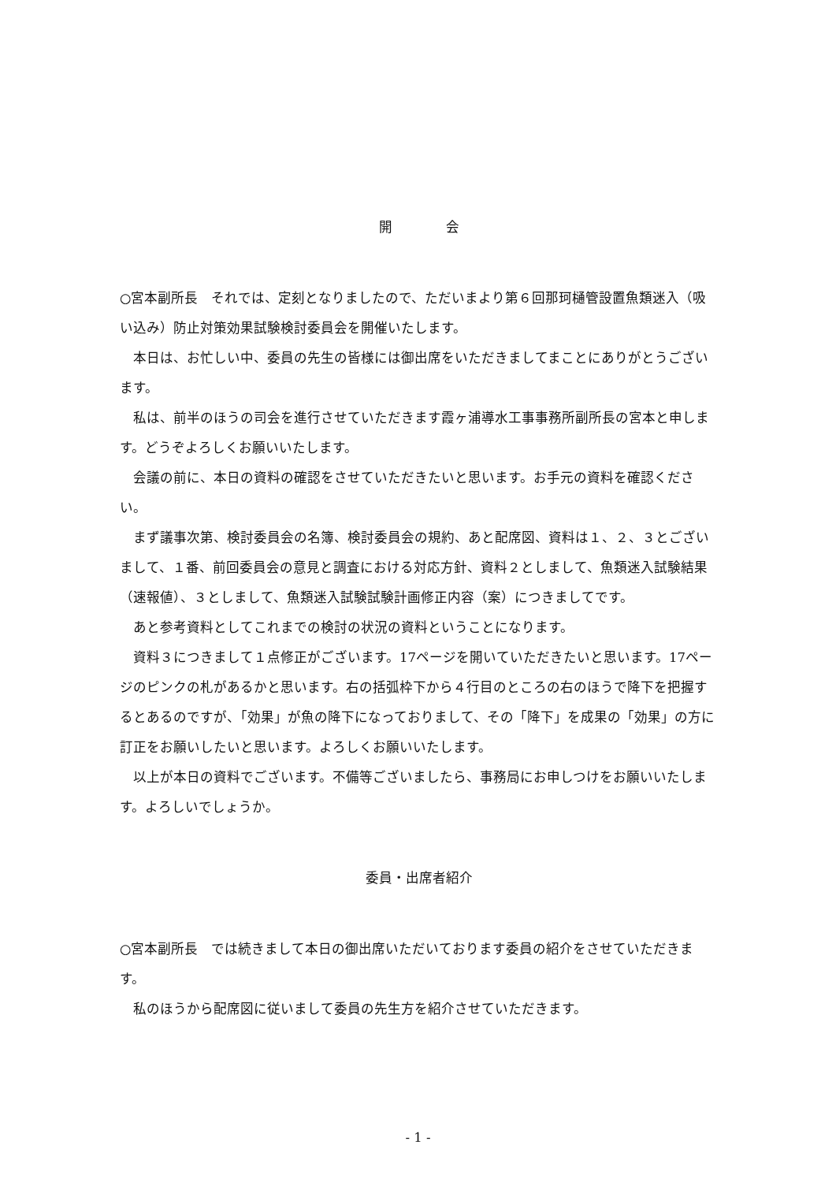開　　　　会
○宮本副所長　それでは、定刻となりましたので、ただいまより第６回那珂樋管設置魚類迷入（吸い込み）防止対策効果試験検討委員会を開催いたします。
　本日は、お忙しい中、委員の先生の皆様には御出席をいただきましてまことにありがとうございます。
　私は、前半のほうの司会を進行させていただきます霞ヶ浦導水工事事務所副所長の宮本と申します。どうぞよろしくお願いいたします。
　会議の前に、本日の資料の確認をさせていただきたいと思います。お手元の資料を確認ください。
　まず議事次第、検討委員会の名簿、検討委員会の規約、あと配席図、資料は１、２、３とございまして、１番、前回委員会の意見と調査における対応方針、資料２としまして、魚類迷入試験結果（速報値）、３としまして、魚類迷入試験試験計画修正内容（案）につきましてです。
　あと参考資料としてこれまでの検討の状況の資料ということになります。
　資料３につきまして１点修正がございます。17ページを開いていただきたいと思います。17ページのピンクの札があるかと思います。右の括弧枠下から４行目のところの右のほうで降下を把握するとあるのですが、「効果」が魚の降下になっておりまして、その「降下」を成果の「効果」の方に訂正をお願いしたいと思います。よろしくお願いいたします。
　以上が本日の資料でございます。不備等ございましたら、事務局にお申しつけをお願いいたします。よろしいでしょうか。
委員・出席者紹介
○宮本副所長　では続きまして本日の御出席いただいております委員の紹介をさせていただきます。
　私のほうから配席図に従いまして委員の先生方を紹介させていただきます。
- 1 -